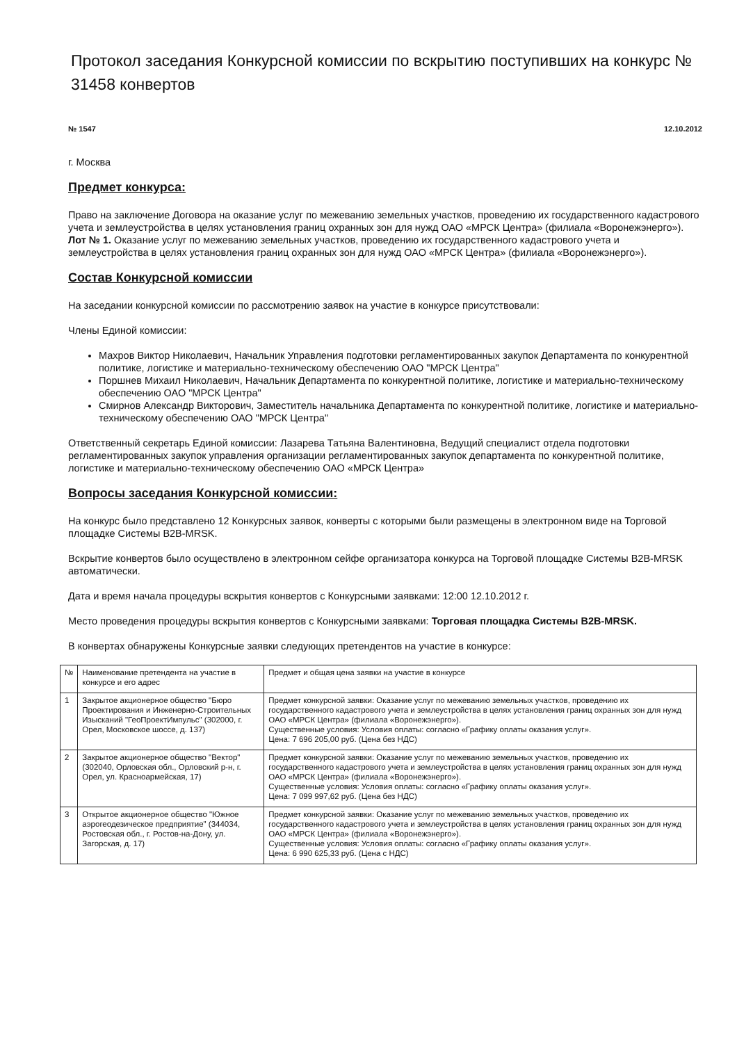Протокол заседания Конкурсной комиссии по вскрытию поступивших на конкурс № 31458 конвертов
№ 1547 12.10.2012
г. Москва
Предмет конкурса:
Право на заключение Договора на оказание услуг по межеванию земельных участков, проведению их государственного кадастрового учета и землеустройства в целях установления границ охранных зон для нужд ОАО «МРСК Центра» (филиала «Воронежэнерго»).
Лот № 1. Оказание услуг по межеванию земельных участков, проведению их государственного кадастрового учета и землеустройства в целях установления границ охранных зон для нужд ОАО «МРСК Центра» (филиала «Воронежэнерго»).
Состав Конкурсной комиссии
На заседании конкурсной комиссии по рассмотрению заявок на участие в конкурсе присутствовали:
Члены Единой комиссии:
Махров Виктор Николаевич, Начальник Управления подготовки регламентированных закупок Департамента по конкурентной политике, логистике и материально-техническому обеспечению ОАО "МРСК Центра"
Поршнев Михаил Николаевич, Начальник Департамента по конкурентной политике, логистике и материально-техническому обеспечению ОАО "МРСК Центра"
Смирнов Александр Викторович, Заместитель начальника Департамента по конкурентной политике, логистике и материально-техническому обеспечению ОАО "МРСК Центра"
Ответственный секретарь Единой комиссии: Лазарева Татьяна Валентиновна, Ведущий специалист отдела подготовки регламентированных закупок управления организации регламентированных закупок департамента по конкурентной политике, логистике и материально-техническому обеспечению ОАО «МРСК Центра»
Вопросы заседания Конкурсной комиссии:
На конкурс было представлено 12 Конкурсных заявок, конверты с которыми были размещены в электронном виде на Торговой площадке Системы B2B-MRSK.
Вскрытие конвертов было осуществлено в электронном сейфе организатора конкурса на Торговой площадке Системы B2B-MRSK автоматически.
Дата и время начала процедуры вскрытия конвертов с Конкурсными заявками: 12:00 12.10.2012 г.
Место проведения процедуры вскрытия конвертов с Конкурсными заявками: Торговая площадка Системы B2B-MRSK.
В конвертах обнаружены Конкурсные заявки следующих претендентов на участие в конкурсе:
| № | Наименование претендента на участие в конкурсе и его адрес | Предмет и общая цена заявки на участие в конкурсе |
| 1 | Закрытое акционерное общество "Бюро Проектирования и Инженерно-Строительных Изысканий "ГеоПроектИмпульс" (302000, г. Орел, Московское шоссе, д. 137) | Предмет конкурсной заявки: Оказание услуг по межеванию земельных участков, проведению их государственного кадастрового учета и землеустройства в целях установления границ охранных зон для нужд ОАО «МРСК Центра» (филиала «Воронежэнерго»). Существенные условия: Условия оплаты: согласно «Графику оплаты оказания услуг». Цена: 7 696 205,00 руб. (Цена без НДС) |
| 2 | Закрытое акционерное общество "Вектор" (302040, Орловская обл., Орловский р-н, г. Орел, ул. Красноармейская, 17) | Предмет конкурсной заявки: Оказание услуг по межеванию земельных участков, проведению их государственного кадастрового учета и землеустройства в целях установления границ охранных зон для нужд ОАО «МРСК Центра» (филиала «Воронежэнерго»). Существенные условия: Условия оплаты: согласно «Графику оплаты оказания услуг». Цена: 7 099 997,62 руб. (Цена без НДС) |
| 3 | Открытое акционерное общество "Южное аэрогеодезическое предприятие" (344034, Ростовская обл., г. Ростов-на-Дону, ул. Загорская, д. 17) | Предмет конкурсной заявки: Оказание услуг по межеванию земельных участков, проведению их государственного кадастрового учета и землеустройства в целях установления границ охранных зон для нужд ОАО «МРСК Центра» (филиала «Воронежэнерго»). Существенные условия: Условия оплаты: согласно «Графику оплаты оказания услуг». Цена: 6 990 625,33 руб. (Цена с НДС) |